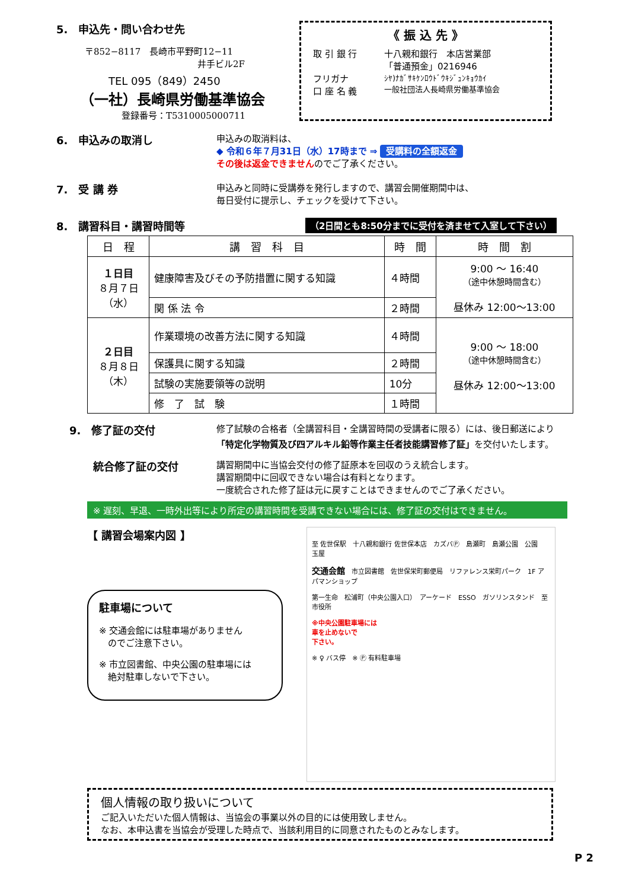5.　申込先・問い合わせ先
〒852−8117　長崎市平野町12−11
井手ビル2F
TEL 095（849）2450
（一社）長崎県労働基準協会
登録番号：T5310005000711
《 振 込 先 》
取 引 銀 行 十八親和銀行　本店営業部
「普通預金」0216946
フリガナ
口 座 名 義
ｼﾔ)ﾅｶﾞｻｷｹﾝﾛｳﾄﾞｳｷｼﾞｭﾝｷｮｳｶｲ
一般社団法人長崎県労働基準協会
6.　申込みの取消し
申込みの取消料は、
◆ 令和６年７月31日（水）17時まで ⇒ 受講料の全額返金
その後は返金できませんのでご了承ください。
7.　受 講 券
申込みと同時に受講券を発行しますので、講習会開催期間中は、
毎日受付に提示し、チェックを受けて下さい。
8.　講習科目・講習時間等
（2日間とも8:50分までに受付を済ませて入室して下さい）
| 日 程 | 講 習 科 目 | 時 間 | 時 間 割 |
| --- | --- | --- | --- |
| １日目 ８月７日 （水） | 健康障害及びその予防措置に関する知識 | ４時間 | 9:00 ～ 16:40 （途中休憩時間含む） 昼休み 12:00～13:00 |
| | 関 係 法 令 | ２時間 | |
| ２日目 ８月８日 （木） | 作業環境の改善方法に関する知識 | ４時間 | 9:00 ～ 18:00 （途中休憩時間含む） 昼休み 12:00～13:00 |
| | 保護具に関する知識 | ２時間 | |
| | 試験の実施要領等の説明 | 10分 | |
| | 修 了 試 験 | １時間 | |
9.　修了証の交付
修了試験の合格者（全講習科目・全講習時間の受講者に限る）には、後日郵送により
「特定化学物質及び四アルキル鉛等作業主任者技能講習修了証」を交付いたします。
統合修了証の交付
講習期間中に当協会交付の修了証原本を回収のうえ統合します。
講習期間中に回収できない場合は有料となります。
一度統合された修了証は元に戻すことはできませんのでご了承ください。
※ 遅刻、早退、一時外出等により所定の講習時間を受講できない場合には、修了証の交付はできません。
【 講習会場案内図 】
駐車場について
※ 交通会館には駐車場がありません
　のでご注意下さい。
※ 市立図書館、中央公園の駐車場には
　絶対駐車しないで下さい。
至 佐世保駅　十八親和銀行 佐世保本店　カズバⓅ　島瀬町　島瀬公園　公園　玉屋
交通会館　市立図書館　佐世保栄町郵便局　リファレンス栄町パーク　1F アパマンショップ
第一生命　松浦町（中央公園入口）　アーケード　ESSO　ガソリンスタンド　至 市役所
※中央公園駐車場には
車を止めないで
下さい。
※ ♀ バス停　※ Ⓟ 有料駐車場
個人情報の取り扱いについて
ご記入いただいた個人情報は、当協会の事業以外の目的には使用致しません。
なお、本申込書を当協会が受理した時点で、当該利用目的に同意されたものとみなします。
P 2